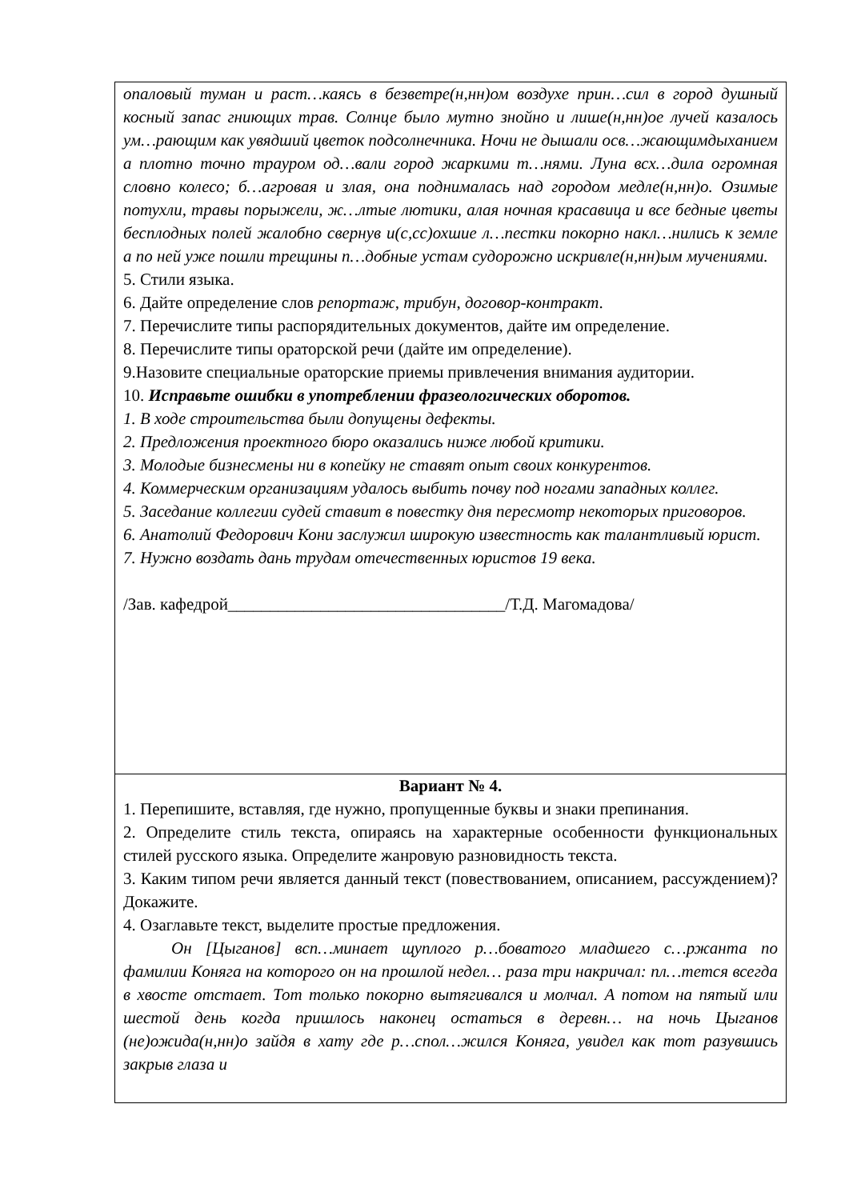опаловый туман и раст…каясь в безветре(н,нн)ом воздухе прин…сил в город душный косный запас гниющих трав. Солнце было мутно знойно и лише(н,нн)ое лучей казалось ум…рающим как увядший цветок подсолнечника. Ночи не дышали осв…жающимдыханием а плотно точно трауром од…вали город жаркими т…нями. Луна всх…дила огромная словно колесо; б…агровая и злая, она поднималась над городом медле(н,нн)о. Озимые потухли, травы порыжели, ж…лтые лютики, алая ночная красавица и все бедные цветы бесплодных полей жалобно свернув и(с,сс)охшие л…пестки покорно накл…нились к земле а по ней уже пошли трещины п…добные устам судорожно искривле(н,нн)ым мучениями.
5. Стили языка.
6. Дайте определение слов репортаж, трибун, договор-контракт.
7. Перечислите типы распорядительных документов, дайте им определение.
8. Перечислите типы ораторской речи (дайте им определение).
9.Назовите специальные ораторские приемы привлечения внимания аудитории.
10. Исправьте ошибки в употреблении фразеологических оборотов.
1. В ходе строительства были допущены дефекты.
2. Предложения проектного бюро оказались ниже любой критики.
3. Молодые бизнесмены ни в копейку не ставят опыт своих конкурентов.
4. Коммерческим организациям удалось выбить почву под ногами западных коллег.
5. Заседание коллегии судей ставит в повестку дня пересмотр некоторых приговоров.
6. Анатолий Федорович Кони заслужил широкую известность как талантливый юрист.
7. Нужно воздать дань трудам отечественных юристов 19 века.
/Зав. кафедрой_________________________________/Т.Д. Магомадова/
Вариант № 4.
1. Перепишите, вставляя, где нужно, пропущенные буквы и знаки препинания.
2. Определите стиль текста, опираясь на характерные особенности функциональных стилей русского языка. Определите жанровую разновидность текста.
3. Каким типом речи является данный текст (повествованием, описанием, рассуждением)? Докажите.
4. Озаглавьте текст, выделите простые предложения.
Он [Цыганов] всп…минает щуплого р…боватого младшего с…ржанта по фамилии Коняга на которого он на прошлой недел… раза три накричал: пл…тется всегда в хвосте отстает. Тот только покорно вытягивался и молчал. А потом на пятый или шестой день когда пришлось наконец остаться в деревн… на ночь Цыганов (не)ожида(н,нн)о зайдя в хату где р…спол…жился Коняга, увидел как тот разувшись закрыв глаза и